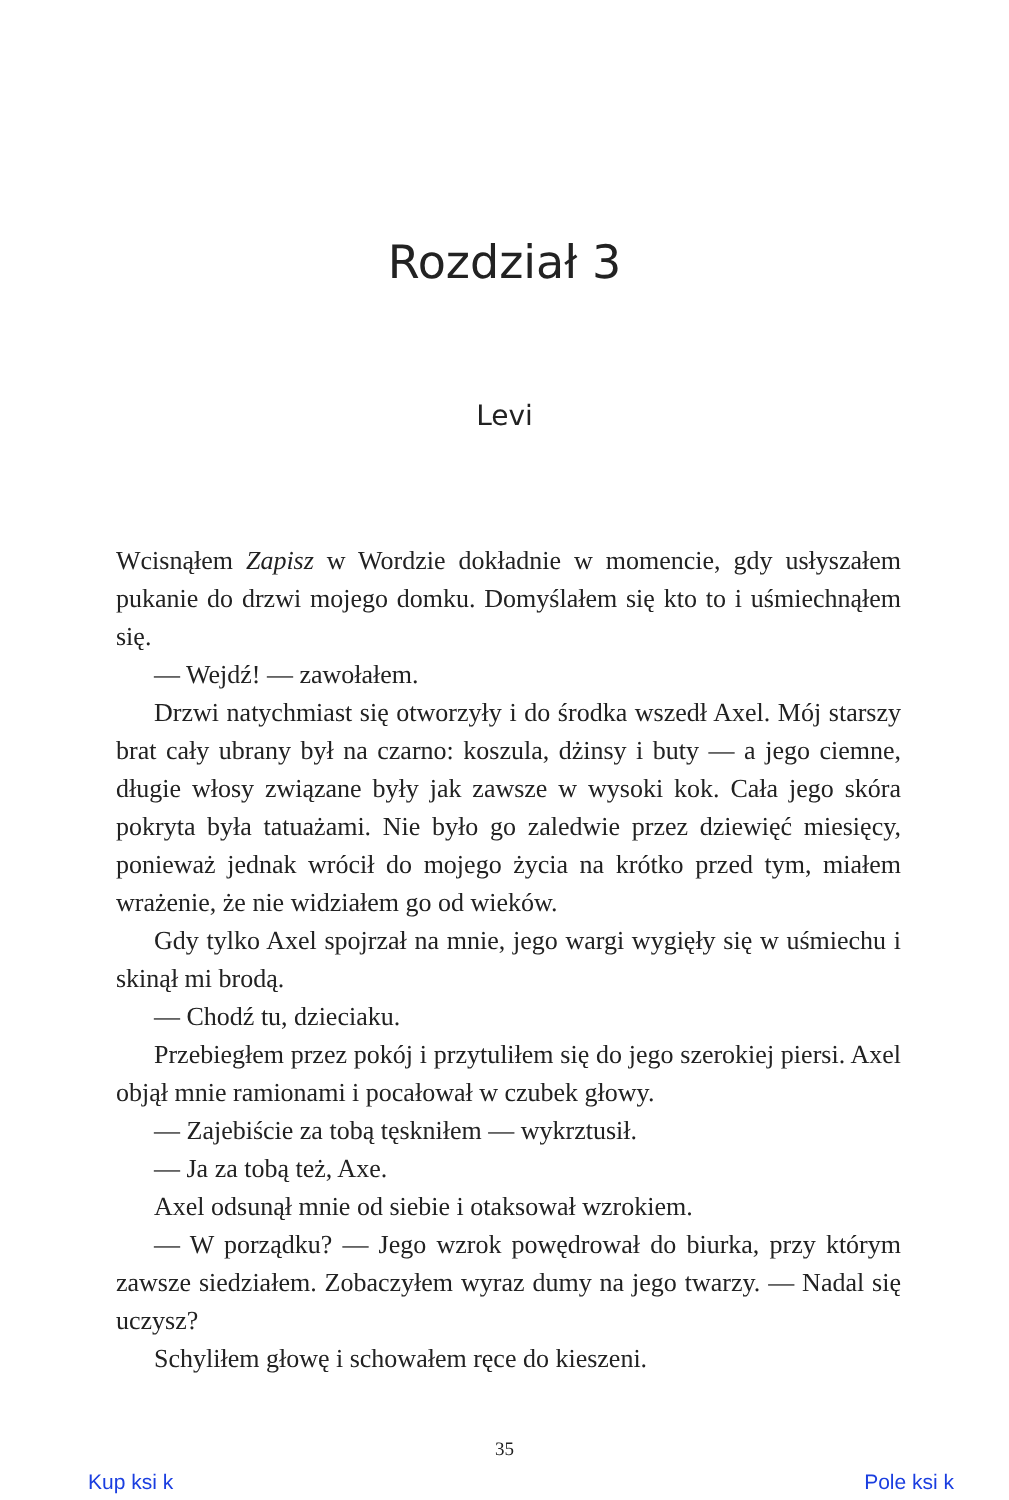Rozdział 3
Levi
Wcisnąłem Zapisz w Wordzie dokładnie w momencie, gdy usłyszałem pukanie do drzwi mojego domku. Domyślałem się kto to i uśmiechnąłem się.
— Wejdź! — zawołałem.
Drzwi natychmiast się otworzyły i do środka wszedł Axel. Mój starszy brat cały ubrany był na czarno: koszula, dżinsy i buty — a jego ciemne, długie włosy związane były jak zawsze w wysoki kok. Cała jego skóra pokryta była tatuażami. Nie było go zaledwie przez dziewięć miesięcy, ponieważ jednak wrócił do mojego życia na krótko przed tym, miałem wrażenie, że nie widziałem go od wieków.
Gdy tylko Axel spojrzał na mnie, jego wargi wygięły się w uśmiechu i skinął mi brodą.
— Chodź tu, dzieciaku.
Przebiegłem przez pokój i przytuliłem się do jego szerokiej piersi. Axel objął mnie ramionami i pocałował w czubek głowy.
— Zajebiście za tobą tęskniłem — wykrztusił.
— Ja za tobą też, Axe.
Axel odsunął mnie od siebie i otaksował wzrokiem.
— W porządku? — Jego wzrok powędrował do biurka, przy którym zawsze siedziałem. Zobaczyłem wyraz dumy na jego twarzy. — Nadal się uczysz?
Schyliłem głowę i schowałem ręce do kieszeni.
35
Kup ksi k Pole ksi k